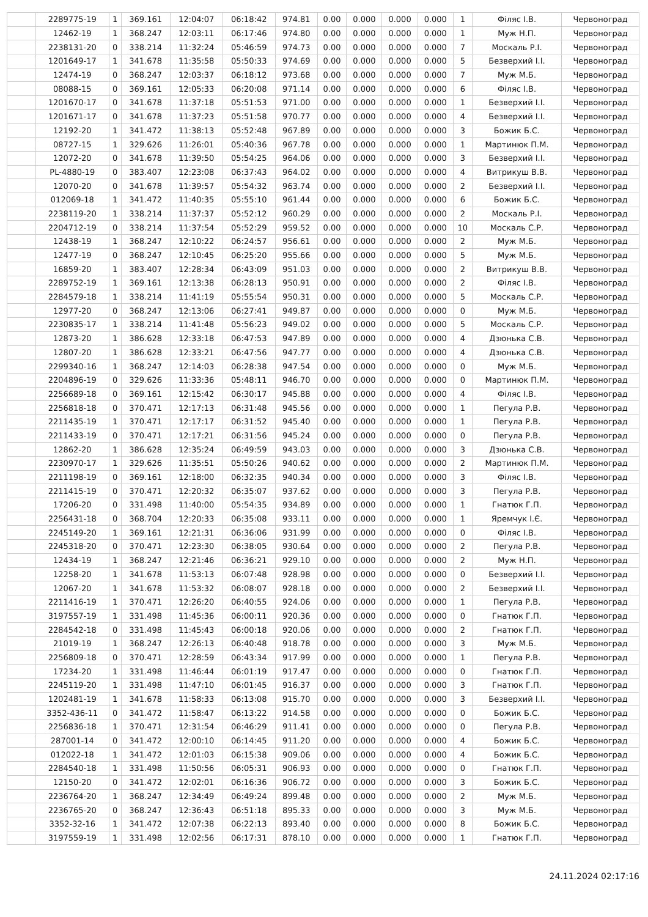| | 2289775-19 | 1 | 369.161 | 12:04:07 | 06:18:42 | 974.81 | 0.00 | 0.000 | 0.000 | 0.000 | 1 | Філяс І.В. | Червоноград |
| | 12462-19 | 1 | 368.247 | 12:03:11 | 06:17:46 | 974.80 | 0.00 | 0.000 | 0.000 | 0.000 | 1 | Муж Н.П. | Червоноград |
| | 2238131-20 | 0 | 338.214 | 11:32:24 | 05:46:59 | 974.73 | 0.00 | 0.000 | 0.000 | 0.000 | 7 | Москаль Р.І. | Червоноград |
| | 1201649-17 | 1 | 341.678 | 11:35:58 | 05:50:33 | 974.69 | 0.00 | 0.000 | 0.000 | 0.000 | 5 | Безверхий І.І. | Червоноград |
| | 12474-19 | 0 | 368.247 | 12:03:37 | 06:18:12 | 973.68 | 0.00 | 0.000 | 0.000 | 0.000 | 7 | Муж М.Б. | Червоноград |
| | 08088-15 | 0 | 369.161 | 12:05:33 | 06:20:08 | 971.14 | 0.00 | 0.000 | 0.000 | 0.000 | 6 | Філяс І.В. | Червоноград |
| | 1201670-17 | 0 | 341.678 | 11:37:18 | 05:51:53 | 971.00 | 0.00 | 0.000 | 0.000 | 0.000 | 1 | Безверхий І.І. | Червоноград |
| | 1201671-17 | 0 | 341.678 | 11:37:23 | 05:51:58 | 970.77 | 0.00 | 0.000 | 0.000 | 0.000 | 4 | Безверхий І.І. | Червоноград |
| | 12192-20 | 1 | 341.472 | 11:38:13 | 05:52:48 | 967.89 | 0.00 | 0.000 | 0.000 | 0.000 | 3 | Божик Б.С. | Червоноград |
| | 08727-15 | 1 | 329.626 | 11:26:01 | 05:40:36 | 967.78 | 0.00 | 0.000 | 0.000 | 0.000 | 1 | Мартинюк П.М. | Червоноград |
| | 12072-20 | 0 | 341.678 | 11:39:50 | 05:54:25 | 964.06 | 0.00 | 0.000 | 0.000 | 0.000 | 3 | Безверхий І.І. | Червоноград |
| | PL-4880-19 | 0 | 383.407 | 12:23:08 | 06:37:43 | 964.02 | 0.00 | 0.000 | 0.000 | 0.000 | 4 | Витрикуш В.В. | Червоноград |
| | 12070-20 | 0 | 341.678 | 11:39:57 | 05:54:32 | 963.74 | 0.00 | 0.000 | 0.000 | 0.000 | 2 | Безверхий І.І. | Червоноград |
| | 012069-18 | 1 | 341.472 | 11:40:35 | 05:55:10 | 961.44 | 0.00 | 0.000 | 0.000 | 0.000 | 6 | Божик Б.С. | Червоноград |
| | 2238119-20 | 1 | 338.214 | 11:37:37 | 05:52:12 | 960.29 | 0.00 | 0.000 | 0.000 | 0.000 | 2 | Москаль Р.І. | Червоноград |
| | 2204712-19 | 0 | 338.214 | 11:37:54 | 05:52:29 | 959.52 | 0.00 | 0.000 | 0.000 | 0.000 | 10 | Москаль С.Р. | Червоноград |
| | 12438-19 | 1 | 368.247 | 12:10:22 | 06:24:57 | 956.61 | 0.00 | 0.000 | 0.000 | 0.000 | 2 | Муж М.Б. | Червоноград |
| | 12477-19 | 0 | 368.247 | 12:10:45 | 06:25:20 | 955.66 | 0.00 | 0.000 | 0.000 | 0.000 | 5 | Муж М.Б. | Червоноград |
| | 16859-20 | 1 | 383.407 | 12:28:34 | 06:43:09 | 951.03 | 0.00 | 0.000 | 0.000 | 0.000 | 2 | Витрикуш В.В. | Червоноград |
| | 2289752-19 | 1 | 369.161 | 12:13:38 | 06:28:13 | 950.91 | 0.00 | 0.000 | 0.000 | 0.000 | 2 | Філяс І.В. | Червоноград |
| | 2284579-18 | 1 | 338.214 | 11:41:19 | 05:55:54 | 950.31 | 0.00 | 0.000 | 0.000 | 0.000 | 5 | Москаль С.Р. | Червоноград |
| | 12977-20 | 0 | 368.247 | 12:13:06 | 06:27:41 | 949.87 | 0.00 | 0.000 | 0.000 | 0.000 | 0 | Муж М.Б. | Червоноград |
| | 2230835-17 | 1 | 338.214 | 11:41:48 | 05:56:23 | 949.02 | 0.00 | 0.000 | 0.000 | 0.000 | 5 | Москаль С.Р. | Червоноград |
| | 12873-20 | 1 | 386.628 | 12:33:18 | 06:47:53 | 947.89 | 0.00 | 0.000 | 0.000 | 0.000 | 4 | Дзюнька С.В. | Червоноград |
| | 12807-20 | 1 | 386.628 | 12:33:21 | 06:47:56 | 947.77 | 0.00 | 0.000 | 0.000 | 0.000 | 4 | Дзюнька С.В. | Червоноград |
| | 2299340-16 | 1 | 368.247 | 12:14:03 | 06:28:38 | 947.54 | 0.00 | 0.000 | 0.000 | 0.000 | 0 | Муж М.Б. | Червоноград |
| | 2204896-19 | 0 | 329.626 | 11:33:36 | 05:48:11 | 946.70 | 0.00 | 0.000 | 0.000 | 0.000 | 0 | Мартинюк П.М. | Червоноград |
| | 2256689-18 | 0 | 369.161 | 12:15:42 | 06:30:17 | 945.88 | 0.00 | 0.000 | 0.000 | 0.000 | 4 | Філяс І.В. | Червоноград |
| | 2256818-18 | 0 | 370.471 | 12:17:13 | 06:31:48 | 945.56 | 0.00 | 0.000 | 0.000 | 0.000 | 1 | Пегула Р.В. | Червоноград |
| | 2211435-19 | 1 | 370.471 | 12:17:17 | 06:31:52 | 945.40 | 0.00 | 0.000 | 0.000 | 0.000 | 1 | Пегула Р.В. | Червоноград |
| | 2211433-19 | 0 | 370.471 | 12:17:21 | 06:31:56 | 945.24 | 0.00 | 0.000 | 0.000 | 0.000 | 0 | Пегула Р.В. | Червоноград |
| | 12862-20 | 1 | 386.628 | 12:35:24 | 06:49:59 | 943.03 | 0.00 | 0.000 | 0.000 | 0.000 | 3 | Дзюнька С.В. | Червоноград |
| | 2230970-17 | 1 | 329.626 | 11:35:51 | 05:50:26 | 940.62 | 0.00 | 0.000 | 0.000 | 0.000 | 2 | Мартинюк П.М. | Червоноград |
| | 2211198-19 | 0 | 369.161 | 12:18:00 | 06:32:35 | 940.34 | 0.00 | 0.000 | 0.000 | 0.000 | 3 | Філяс І.В. | Червоноград |
| | 2211415-19 | 0 | 370.471 | 12:20:32 | 06:35:07 | 937.62 | 0.00 | 0.000 | 0.000 | 0.000 | 3 | Пегула Р.В. | Червоноград |
| | 17206-20 | 0 | 331.498 | 11:40:00 | 05:54:35 | 934.89 | 0.00 | 0.000 | 0.000 | 0.000 | 1 | Гнатюк Г.П. | Червоноград |
| | 2256431-18 | 0 | 368.704 | 12:20:33 | 06:35:08 | 933.11 | 0.00 | 0.000 | 0.000 | 0.000 | 1 | Яремчук І.Є. | Червоноград |
| | 2245149-20 | 1 | 369.161 | 12:21:31 | 06:36:06 | 931.99 | 0.00 | 0.000 | 0.000 | 0.000 | 0 | Філяс І.В. | Червоноград |
| | 2245318-20 | 0 | 370.471 | 12:23:30 | 06:38:05 | 930.64 | 0.00 | 0.000 | 0.000 | 0.000 | 2 | Пегула Р.В. | Червоноград |
| | 12434-19 | 1 | 368.247 | 12:21:46 | 06:36:21 | 929.10 | 0.00 | 0.000 | 0.000 | 0.000 | 2 | Муж Н.П. | Червоноград |
| | 12258-20 | 1 | 341.678 | 11:53:13 | 06:07:48 | 928.98 | 0.00 | 0.000 | 0.000 | 0.000 | 0 | Безверхий І.І. | Червоноград |
| | 12067-20 | 1 | 341.678 | 11:53:32 | 06:08:07 | 928.18 | 0.00 | 0.000 | 0.000 | 0.000 | 2 | Безверхий І.І. | Червоноград |
| | 2211416-19 | 1 | 370.471 | 12:26:20 | 06:40:55 | 924.06 | 0.00 | 0.000 | 0.000 | 0.000 | 1 | Пегула Р.В. | Червоноград |
| | 3197557-19 | 1 | 331.498 | 11:45:36 | 06:00:11 | 920.36 | 0.00 | 0.000 | 0.000 | 0.000 | 0 | Гнатюк Г.П. | Червоноград |
| | 2284542-18 | 0 | 331.498 | 11:45:43 | 06:00:18 | 920.06 | 0.00 | 0.000 | 0.000 | 0.000 | 2 | Гнатюк Г.П. | Червоноград |
| | 21019-19 | 1 | 368.247 | 12:26:13 | 06:40:48 | 918.78 | 0.00 | 0.000 | 0.000 | 0.000 | 3 | Муж М.Б. | Червоноград |
| | 2256809-18 | 0 | 370.471 | 12:28:59 | 06:43:34 | 917.99 | 0.00 | 0.000 | 0.000 | 0.000 | 1 | Пегула Р.В. | Червоноград |
| | 17234-20 | 1 | 331.498 | 11:46:44 | 06:01:19 | 917.47 | 0.00 | 0.000 | 0.000 | 0.000 | 0 | Гнатюк Г.П. | Червоноград |
| | 2245119-20 | 1 | 331.498 | 11:47:10 | 06:01:45 | 916.37 | 0.00 | 0.000 | 0.000 | 0.000 | 3 | Гнатюк Г.П. | Червоноград |
| | 1202481-19 | 1 | 341.678 | 11:58:33 | 06:13:08 | 915.70 | 0.00 | 0.000 | 0.000 | 0.000 | 3 | Безверхий І.І. | Червоноград |
| | 3352-436-11 | 0 | 341.472 | 11:58:47 | 06:13:22 | 914.58 | 0.00 | 0.000 | 0.000 | 0.000 | 0 | Божик Б.С. | Червоноград |
| | 2256836-18 | 1 | 370.471 | 12:31:54 | 06:46:29 | 911.41 | 0.00 | 0.000 | 0.000 | 0.000 | 0 | Пегула Р.В. | Червоноград |
| | 287001-14 | 0 | 341.472 | 12:00:10 | 06:14:45 | 911.20 | 0.00 | 0.000 | 0.000 | 0.000 | 4 | Божик Б.С. | Червоноград |
| | 012022-18 | 1 | 341.472 | 12:01:03 | 06:15:38 | 909.06 | 0.00 | 0.000 | 0.000 | 0.000 | 4 | Божик Б.С. | Червоноград |
| | 2284540-18 | 1 | 331.498 | 11:50:56 | 06:05:31 | 906.93 | 0.00 | 0.000 | 0.000 | 0.000 | 0 | Гнатюк Г.П. | Червоноград |
| | 12150-20 | 0 | 341.472 | 12:02:01 | 06:16:36 | 906.72 | 0.00 | 0.000 | 0.000 | 0.000 | 3 | Божик Б.С. | Червоноград |
| | 2236764-20 | 1 | 368.247 | 12:34:49 | 06:49:24 | 899.48 | 0.00 | 0.000 | 0.000 | 0.000 | 2 | Муж М.Б. | Червоноград |
| | 2236765-20 | 0 | 368.247 | 12:36:43 | 06:51:18 | 895.33 | 0.00 | 0.000 | 0.000 | 0.000 | 3 | Муж М.Б. | Червоноград |
| | 3352-32-16 | 1 | 341.472 | 12:07:38 | 06:22:13 | 893.40 | 0.00 | 0.000 | 0.000 | 0.000 | 8 | Божик Б.С. | Червоноград |
| | 3197559-19 | 1 | 331.498 | 12:02:56 | 06:17:31 | 878.10 | 0.00 | 0.000 | 0.000 | 0.000 | 1 | Гнатюк Г.П. | Червоноград |
24.11.2024 02:17:16